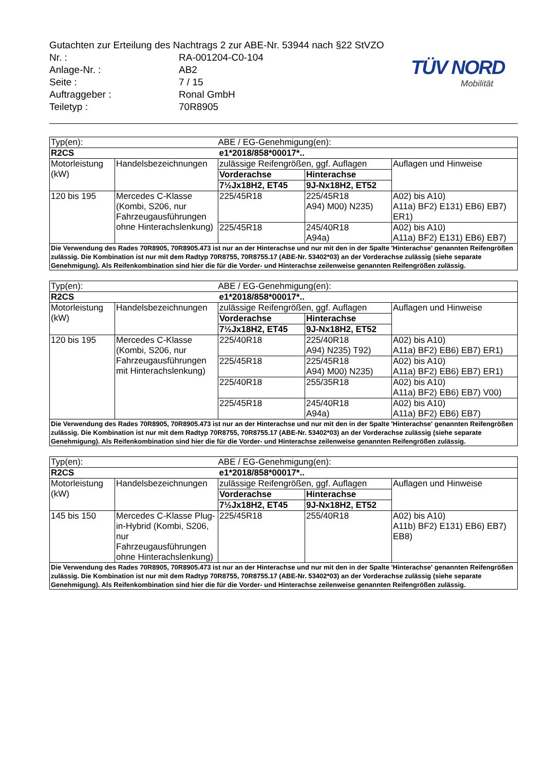Gutachten zur Erteilung des Nachtrags 2 zur ABE-Nr. 53944 nach §22 StVZO
| Nr. : | RA-001204-C0-104 |
| Anlage-Nr. : | AB2 |
| Seite : | 7 / 15 |
| Auftraggeber : | Ronal GmbH |
| Teiletyp : | 70R8905 |
TÜV NORD
Mobilität
| Typ(en): | | ABE / EG-Genehmigung(en): | | |
| R2CS | | e1*2018/858*00017*.. | | |
| Motorleistung (kW) | Handelsbezeichnungen | zulässige Reifengrößen, ggf. Auflagen | | Auflagen und Hinweise |
| | | Vorderachse | Hinterachse | |
| | | 7½Jx18H2, ET45 | 9J-Nx18H2, ET52 | |
| 120 bis 195 | Mercedes C-Klasse (Kombi, S206, nur Fahrzeugausführungen ohne Hinterachslenkung) | 225/45R18 | 225/45R18 A94) M00) N235) | A02) bis A10) A11a) BF2) E131) EB6) EB7) ER1) |
| | | 225/45R18 | 245/40R18 A94a) | A02) bis A10) A11a) BF2) E131) EB6) EB7) |
| Die Verwendung des Rades 70R8905, 70R8905.473 ist nur an der Hinterachse und nur mit den in der Spalte 'Hinterachse' genannten Reifengrößen zulässig. Die Kombination ist nur mit dem Radtyp 70R8755, 70R8755.17 (ABE-Nr. 53402*03) an der Vorderachse zulässig (siehe separate Genehmigung). Als Reifenkombination sind hier die für die Vorder- und Hinterachse zeilenweise genannten Reifengrößen zulässig. | | | | |
| Typ(en): | | ABE / EG-Genehmigung(en): | | |
| R2CS | | e1*2018/858*00017*.. | | |
| Motorleistung (kW) | Handelsbezeichnungen | zulässige Reifengrößen, ggf. Auflagen | | Auflagen und Hinweise |
| | | Vorderachse | Hinterachse | |
| | | 7½Jx18H2, ET45 | 9J-Nx18H2, ET52 | |
| 120 bis 195 | Mercedes C-Klasse (Kombi, S206, nur Fahrzeugausführungen mit Hinterachslenkung) | 225/40R18 | 225/40R18 A94) N235) T92) | A02) bis A10) A11a) BF2) EB6) EB7) ER1) |
| | | 225/45R18 | 225/45R18 A94) M00) N235) | A02) bis A10) A11a) BF2) EB6) EB7) ER1) |
| | | 225/40R18 | 255/35R18 | A02) bis A10) A11a) BF2) EB6) EB7) V00) |
| | | 225/45R18 | 245/40R18 A94a) | A02) bis A10) A11a) BF2) EB6) EB7) |
| Die Verwendung des Rades 70R8905, 70R8905.473 ist nur an der Hinterachse und nur mit den in der Spalte 'Hinterachse' genannten Reifengrößen zulässig. Die Kombination ist nur mit dem Radtyp 70R8755, 70R8755.17 (ABE-Nr. 53402*03) an der Vorderachse zulässig (siehe separate Genehmigung). Als Reifenkombination sind hier die für die Vorder- und Hinterachse zeilenweise genannten Reifengrößen zulässig. | | | | |
| Typ(en): | | ABE / EG-Genehmigung(en): | | |
| R2CS | | e1*2018/858*00017*.. | | |
| Motorleistung (kW) | Handelsbezeichnungen | zulässige Reifengrößen, ggf. Auflagen | | Auflagen und Hinweise |
| | | Vorderachse | Hinterachse | |
| | | 7½Jx18H2, ET45 | 9J-Nx18H2, ET52 | |
| 145 bis 150 | Mercedes C-Klasse Plug-in-Hybrid (Kombi, S206, nur Fahrzeugausführungen ohne Hinterachslenkung) | 225/45R18 | 255/40R18 | A02) bis A10) A11b) BF2) E131) EB6) EB7) EB8) |
| Die Verwendung des Rades 70R8905, 70R8905.473 ist nur an der Hinterachse und nur mit den in der Spalte 'Hinterachse' genannten Reifengrößen zulässig. Die Kombination ist nur mit dem Radtyp 70R8755, 70R8755.17 (ABE-Nr. 53402*03) an der Vorderachse zulässig (siehe separate Genehmigung). Als Reifenkombination sind hier die für die Vorder- und Hinterachse zeilenweise genannten Reifengrößen zulässig. | | | | |